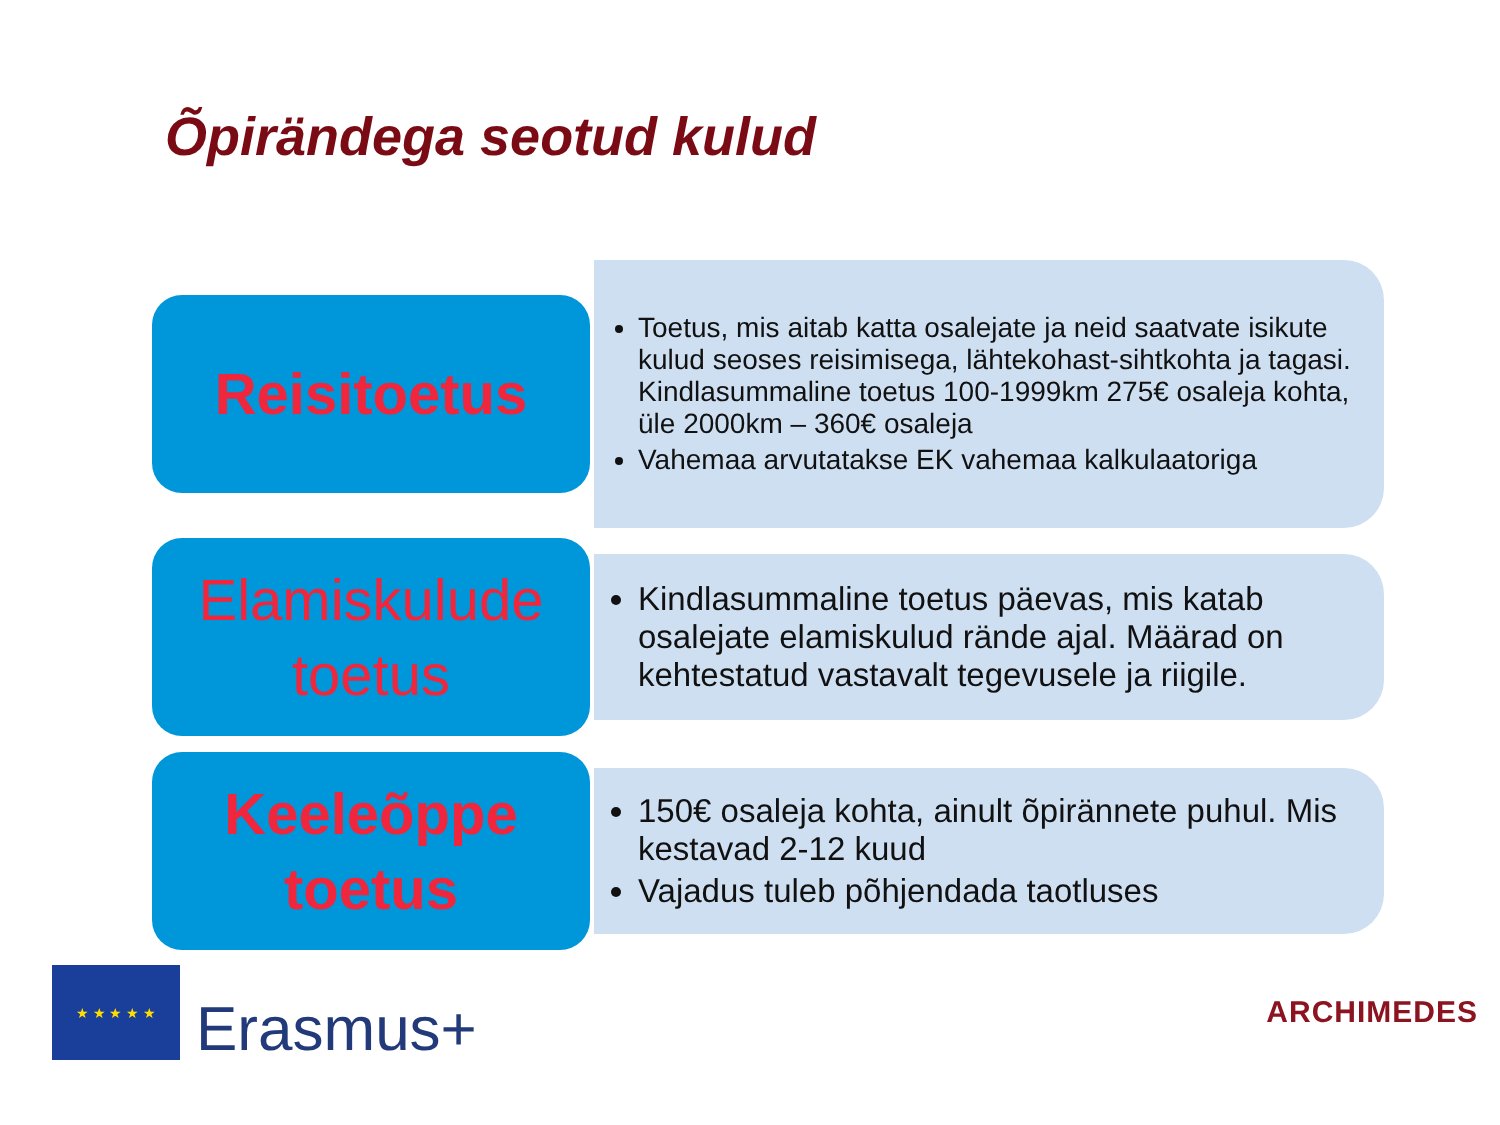Õpirändega seotud kulud
Reisitoetus
Toetus, mis aitab katta osalejate ja neid saatvate isikute kulud seoses reisimisega, lähtekohast-sihtkohta ja tagasi. Kindlasummaline toetus 100-1999km 275€ osaleja kohta, üle 2000km – 360€ osaleja
Vahemaa arvutatakse EK vahemaa kalkulaatoriga
Elamiskulude
toetus
Kindlasummaline toetus päevas, mis katab osalejate elamiskulud rände ajal. Määrad on kehtestatud vastavalt tegevusele ja riigile.
Keeleõppe
toetus
150€ osaleja kohta, ainult õpirännete puhul. Mis kestavad 2-12 kuud
Vajadus tuleb põhjendada taotluses
★ ★ ★ ★ ★
Erasmus+
ARCHIMEDES